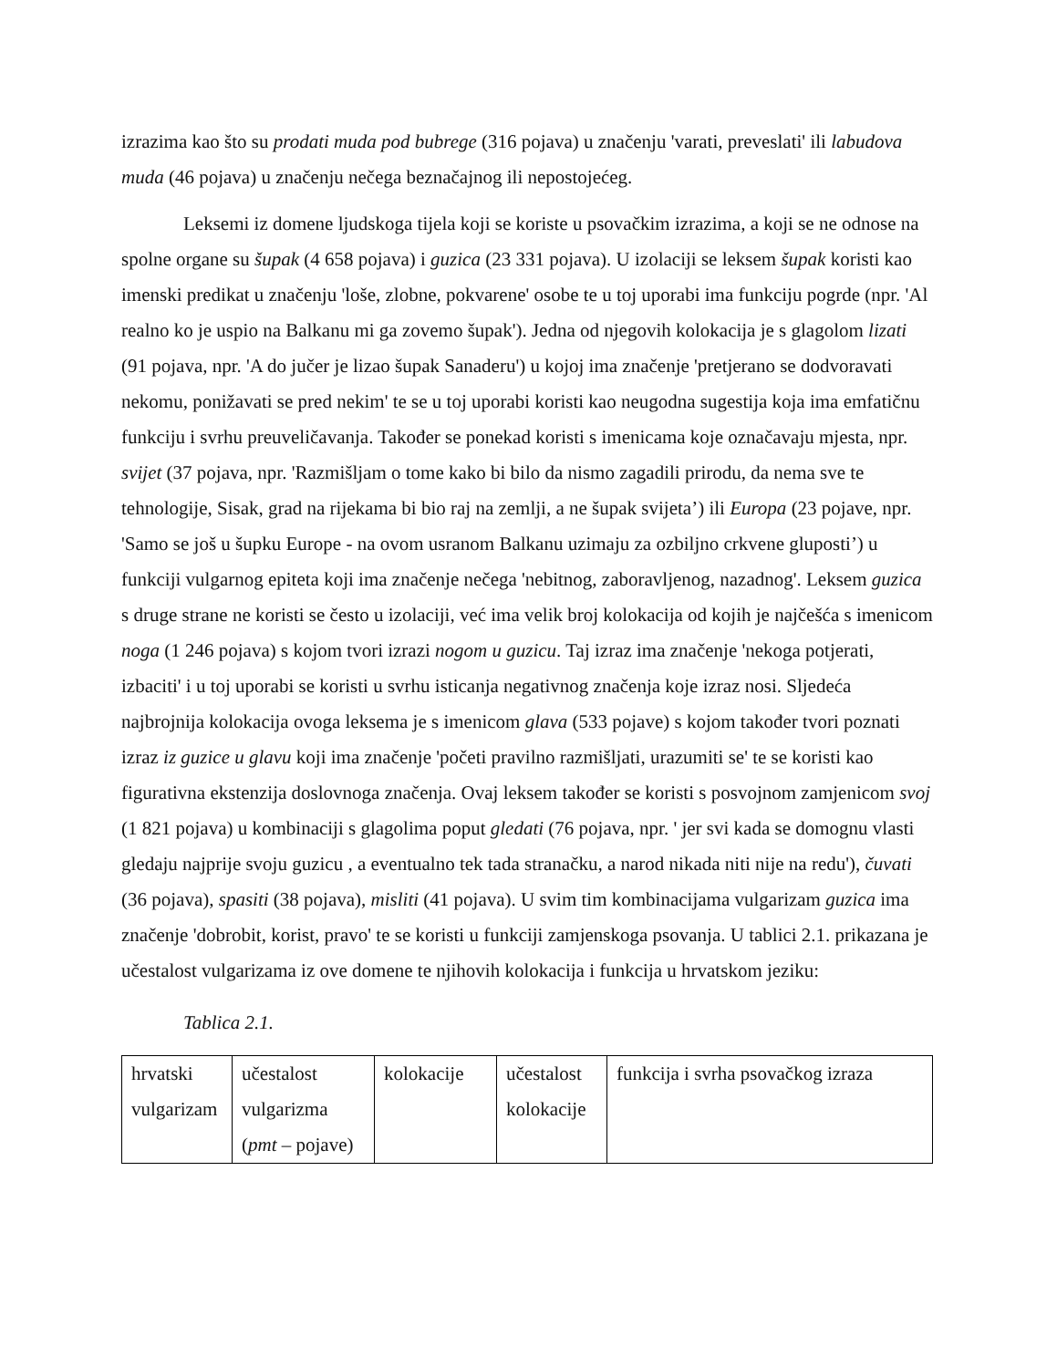izrazima kao što su prodati muda pod bubrege (316 pojava) u značenju 'varati, preveslati' ili labudova muda (46 pojava) u značenju nečega beznačajnog ili nepostojećeg.
Leksemi iz domene ljudskoga tijela koji se koriste u psovačkim izrazima, a koji se ne odnose na spolne organe su šupak (4 658 pojava) i guzica (23 331 pojava). U izolaciji se leksem šupak koristi kao imenski predikat u značenju 'loše, zlobne, pokvarene' osobe te u toj uporabi ima funkciju pogrde (npr. 'Al realno ko je uspio na Balkanu mi ga zovemo šupak'). Jedna od njegovih kolokacija je s glagolom lizati (91 pojava, npr. 'A do jučer je lizao šupak Sanaderu') u kojoj ima značenje 'pretjerano se dodvoravati nekomu, ponižavati se pred nekim' te se u toj uporabi koristi kao neugodna sugestija koja ima emfatičnu funkciju i svrhu preuveličavanja. Također se ponekad koristi s imenicama koje označavaju mjesta, npr. svijet (37 pojava, npr. 'Razmišljam o tome kako bi bilo da nismo zagadili prirodu, da nema sve te tehnologije, Sisak, grad na rijekama bi bio raj na zemlji, a ne šupak svijeta’) ili Europa (23 pojave, npr. 'Samo se još u šupku Europe - na ovom usranom Balkanu uzimaju za ozbiljno crkvene gluposti’) u funkciji vulgarnog epiteta koji ima značenje nečega 'nebitnog, zaboravljenog, nazadnog'. Leksem guzica s druge strane ne koristi se često u izolaciji, već ima velik broj kolokacija od kojih je najčešća s imenicom noga (1 246 pojava) s kojom tvori izrazi nogom u guzicu. Taj izraz ima značenje 'nekoga potjerati, izbaciti' i u toj uporabi se koristi u svrhu isticanja negativnog značenja koje izraz nosi. Sljedeća najbrojnija kolokacija ovoga leksema je s imenicom glava (533 pojave) s kojom također tvori poznati izraz iz guzice u glavu koji ima značenje 'početi pravilno razmišljati, urazumiti se' te se koristi kao figurativna ekstenzija doslovnoga značenja. Ovaj leksem također se koristi s posvojnom zamjenicom svoj (1 821 pojava) u kombinaciji s glagolima poput gledati (76 pojava, npr. ' jer svi kada se domognu vlasti gledaju najprije svoju guzicu , a eventualno tek tada stranačku, a narod nikada niti nije na redu'), čuvati (36 pojava), spasiti (38 pojava), misliti (41 pojava). U svim tim kombinacijama vulgarizam guzica ima značenje 'dobrobit, korist, pravo' te se koristi u funkciji zamjenskoga psovanja. U tablici 2.1. prikazana je učestalost vulgarizama iz ove domene te njihovih kolokacija i funkcija u hrvatskom jeziku:
Tablica 2.1.
| hrvatski vulgarizam | učestalost vulgarizma ( pmt – pojave) | kolokacije | učestalost kolokacije | funkcija i svrha psovačkog izraza |